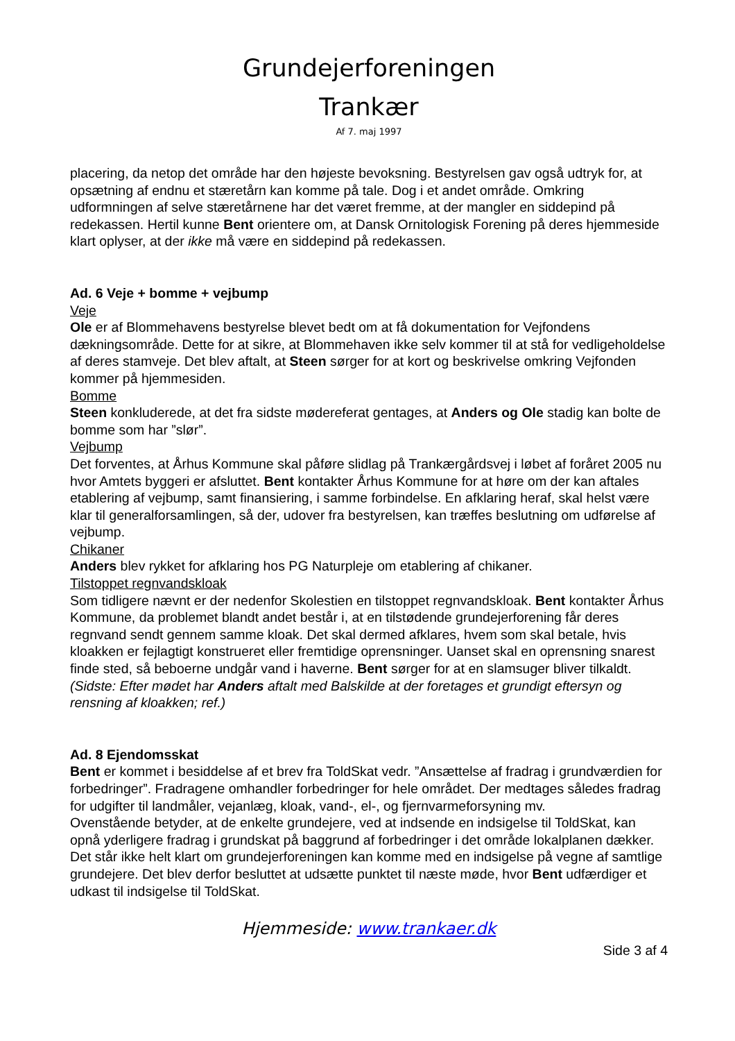Grundejerforeningen
Trankær
Af 7. maj 1997
placering, da netop det område har den højeste bevoksning. Bestyrelsen gav også udtryk for, at opsætning af endnu et stæretårn kan komme på tale. Dog i et andet område. Omkring udformningen af selve stæretårnene har det været fremme, at der mangler en siddepind på redekassen. Hertil kunne Bent orientere om, at Dansk Ornitologisk Forening på deres hjemmeside klart oplyser, at der ikke må være en siddepind på redekassen.
Ad. 6 Veje + bomme + vejbump
Veje
Ole er af Blommehavens bestyrelse blevet bedt om at få dokumentation for Vejfondens dækningsområde. Dette for at sikre, at Blommehaven ikke selv kommer til at stå for vedligeholdelse af deres stamveje. Det blev aftalt, at Steen sørger for at kort og beskrivelse omkring Vejfonden kommer på hjemmesiden.
Bomme
Steen konkluderede, at det fra sidste mødereferat gentages, at Anders og Ole stadig kan bolte de bomme som har ”slør”.
Vejbump
Det forventes, at Århus Kommune skal påføre slidlag på Trankærgårdsvej i løbet af foråret 2005 nu hvor Amtets byggeri er afsluttet. Bent kontakter Århus Kommune for at høre om der kan aftales etablering af vejbump, samt finansiering, i samme forbindelse. En afklaring heraf, skal helst være klar til generalforsamlingen, så der, udover fra bestyrelsen, kan træffes beslutning om udførelse af vejbump.
Chikaner
Anders blev rykket for afklaring hos PG Naturpleje om etablering af chikaner.
Tilstoppet regnvandskloak
Som tidligere nævnt er der nedenfor Skolestien en tilstoppet regnvandskloak. Bent kontakter Århus Kommune, da problemet blandt andet består i, at en tilstødende grundejerforening får deres regnvand sendt gennem samme kloak. Det skal dermed afklares, hvem som skal betale, hvis kloakken er fejlagtigt konstrueret eller fremtidige oprensninger. Uanset skal en oprensning snarest finde sted, så beboerne undgår vand i haverne. Bent sørger for at en slamsuger bliver tilkaldt.
(Sidste: Efter mødet har Anders aftalt med Balskilde at der foretages et grundigt eftersyn og rensning af kloakken; ref.)
Ad. 8 Ejendomsskat
Bent er kommet i besiddelse af et brev fra ToldSkat vedr. ”Ansættelse af fradrag i grundværdien for forbedringer”. Fradragene omhandler forbedringer for hele området. Der medtages således fradrag for udgifter til landmåler, vejanlæg, kloak, vand-, el-, og fjernvarmeforsyning mv.
Ovenstående betyder, at de enkelte grundejere, ved at indsende en indsigelse til ToldSkat, kan opnå yderligere fradrag i grundskat på baggrund af forbedringer i det område lokalplanen dækker. Det står ikke helt klart om grundejerforeningen kan komme med en indsigelse på vegne af samtlige grundejere. Det blev derfor besluttet at udsætte punktet til næste møde, hvor Bent udfærdiger et udkast til indsigelse til ToldSkat.
Hjemmeside: www.trankaer.dk
Side 3 af 4